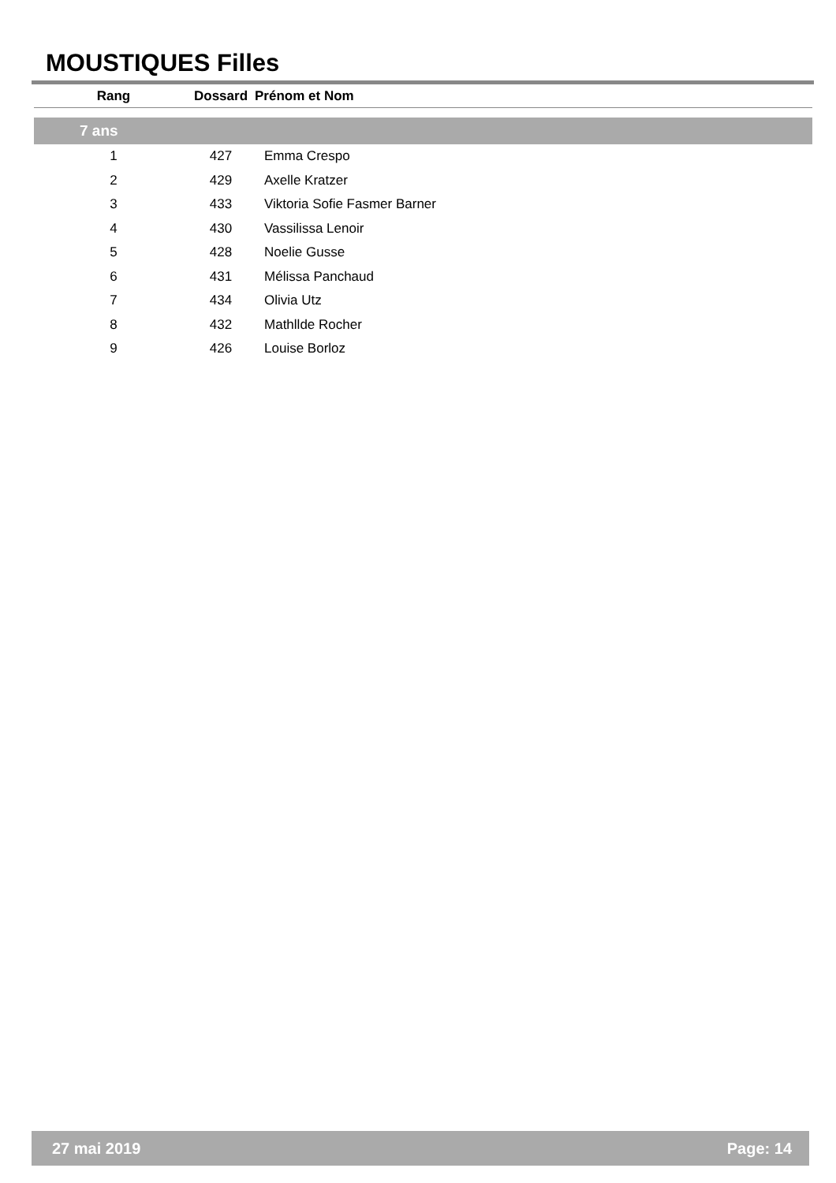MOUSTIQUES Filles
| Rang | Dossard | Prénom et Nom |
| --- | --- | --- |
| 7 ans | | |
| 1 | 427 | Emma Crespo |
| 2 | 429 | Axelle Kratzer |
| 3 | 433 | Viktoria Sofie Fasmer Barner |
| 4 | 430 | Vassilissa Lenoir |
| 5 | 428 | Noelie Gusse |
| 6 | 431 | Mélissa Panchaud |
| 7 | 434 | Olivia Utz |
| 8 | 432 | Mathllde Rocher |
| 9 | 426 | Louise Borloz |
27 mai 2019 Page: 14